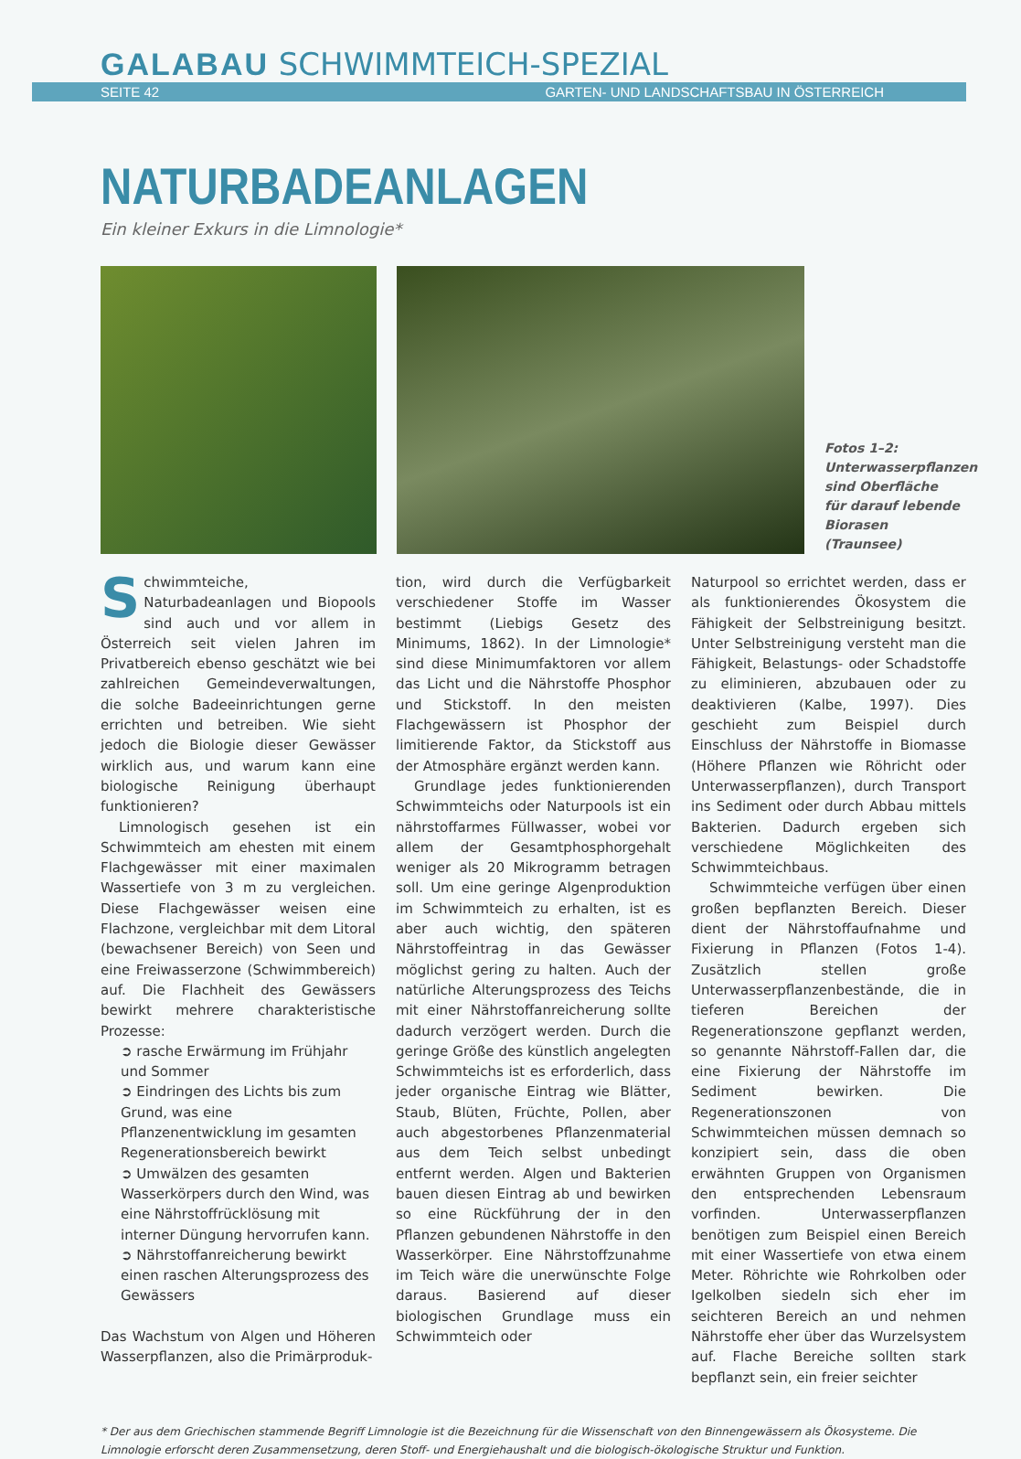GALABAU SCHWIMMTEICH-SPEZIAL
SEITE 42 GARTEN- UND LANDSCHAFTSBAU IN ÖSTERREICH
NATURBADEANLAGEN
Ein kleiner Exkurs in die Limnologie*
Fotos 1–2: Unterwasserpflanzen sind Oberfläche für darauf lebende Biorasen (Traunsee)
Schwimmteiche, Naturbadeanlagen und Biopools sind auch und vor allem in Österreich seit vielen Jahren im Privatbereich ebenso geschätzt wie bei zahlreichen Gemeindeverwaltungen, die solche Badeeinrichtungen gerne errichten und betreiben. Wie sieht jedoch die Biologie dieser Gewässer wirklich aus, und warum kann eine biologische Reinigung überhaupt funktionieren?
Limnologisch gesehen ist ein Schwimmteich am ehesten mit einem Flachgewässer mit einer maximalen Wassertiefe von 3 m zu vergleichen. Diese Flachgewässer weisen eine Flachzone, vergleichbar mit dem Litoral (bewachsener Bereich) von Seen und eine Freiwasserzone (Schwimmbereich) auf. Die Flachheit des Gewässers bewirkt mehrere charakteristische Prozesse:
➲ rasche Erwärmung im Frühjahr und Sommer
➲ Eindringen des Lichts bis zum Grund, was eine Pflanzenentwicklung im gesamten Regenerationsbereich bewirkt
➲ Umwälzen des gesamten Wasserkörpers durch den Wind, was eine Nährstoffrücklösung mit interner Düngung hervorrufen kann.
➲ Nährstoffanreicherung bewirkt einen raschen Alterungsprozess des Gewässers
Das Wachstum von Algen und Höheren Wasserpflanzen, also die Primärproduk-
tion, wird durch die Verfügbarkeit verschiedener Stoffe im Wasser bestimmt (Liebigs Gesetz des Minimums, 1862). In der Limnologie* sind diese Minimumfaktoren vor allem das Licht und die Nährstoffe Phosphor und Stickstoff. In den meisten Flachgewässern ist Phosphor der limitierende Faktor, da Stickstoff aus der Atmosphäre ergänzt werden kann.
Grundlage jedes funktionierenden Schwimmteichs oder Naturpools ist ein nährstoffarmes Füllwasser, wobei vor allem der Gesamtphosphorgehalt weniger als 20 Mikrogramm betragen soll. Um eine geringe Algenproduktion im Schwimmteich zu erhalten, ist es aber auch wichtig, den späteren Nährstoffeintrag in das Gewässer möglichst gering zu halten. Auch der natürliche Alterungsprozess des Teichs mit einer Nährstoffanreicherung sollte dadurch verzögert werden. Durch die geringe Größe des künstlich angelegten Schwimmteichs ist es erforderlich, dass jeder organische Eintrag wie Blätter, Staub, Blüten, Früchte, Pollen, aber auch abgestorbenes Pflanzenmaterial aus dem Teich selbst unbedingt entfernt werden. Algen und Bakterien bauen diesen Eintrag ab und bewirken so eine Rückführung der in den Pflanzen gebundenen Nährstoffe in den Wasserkörper. Eine Nährstoffzunahme im Teich wäre die unerwünschte Folge daraus. Basierend auf dieser biologischen Grundlage muss ein Schwimmteich oder
Naturpool so errichtet werden, dass er als funktionierendes Ökosystem die Fähigkeit der Selbstreinigung besitzt. Unter Selbstreinigung versteht man die Fähigkeit, Belastungs- oder Schadstoffe zu eliminieren, abzubauen oder zu deaktivieren (Kalbe, 1997). Dies geschieht zum Beispiel durch Einschluss der Nährstoffe in Biomasse (Höhere Pflanzen wie Röhricht oder Unterwasserpflanzen), durch Transport ins Sediment oder durch Abbau mittels Bakterien. Dadurch ergeben sich verschiedene Möglichkeiten des Schwimmteichbaus.
Schwimmteiche verfügen über einen großen bepflanzten Bereich. Dieser dient der Nährstoffaufnahme und Fixierung in Pflanzen (Fotos 1-4). Zusätzlich stellen große Unterwasserpflanzenbestände, die in tieferen Bereichen der Regenerationszone gepflanzt werden, so genannte Nährstoff-Fallen dar, die eine Fixierung der Nährstoffe im Sediment bewirken. Die Regenerationszonen von Schwimmteichen müssen demnach so konzipiert sein, dass die oben erwähnten Gruppen von Organismen den entsprechenden Lebensraum vorfinden. Unterwasserpflanzen benötigen zum Beispiel einen Bereich mit einer Wassertiefe von etwa einem Meter. Röhrichte wie Rohrkolben oder Igelkolben siedeln sich eher im seichteren Bereich an und nehmen Nährstoffe eher über das Wurzelsystem auf. Flache Bereiche sollten stark bepflanzt sein, ein freier seichter
* Der aus dem Griechischen stammende Begriff Limnologie ist die Bezeichnung für die Wissenschaft von den Binnengewässern als Ökosysteme. Die Limnologie erforscht deren Zusammensetzung, deren Stoff- und Energiehaushalt und die biologisch-ökologische Struktur und Funktion.